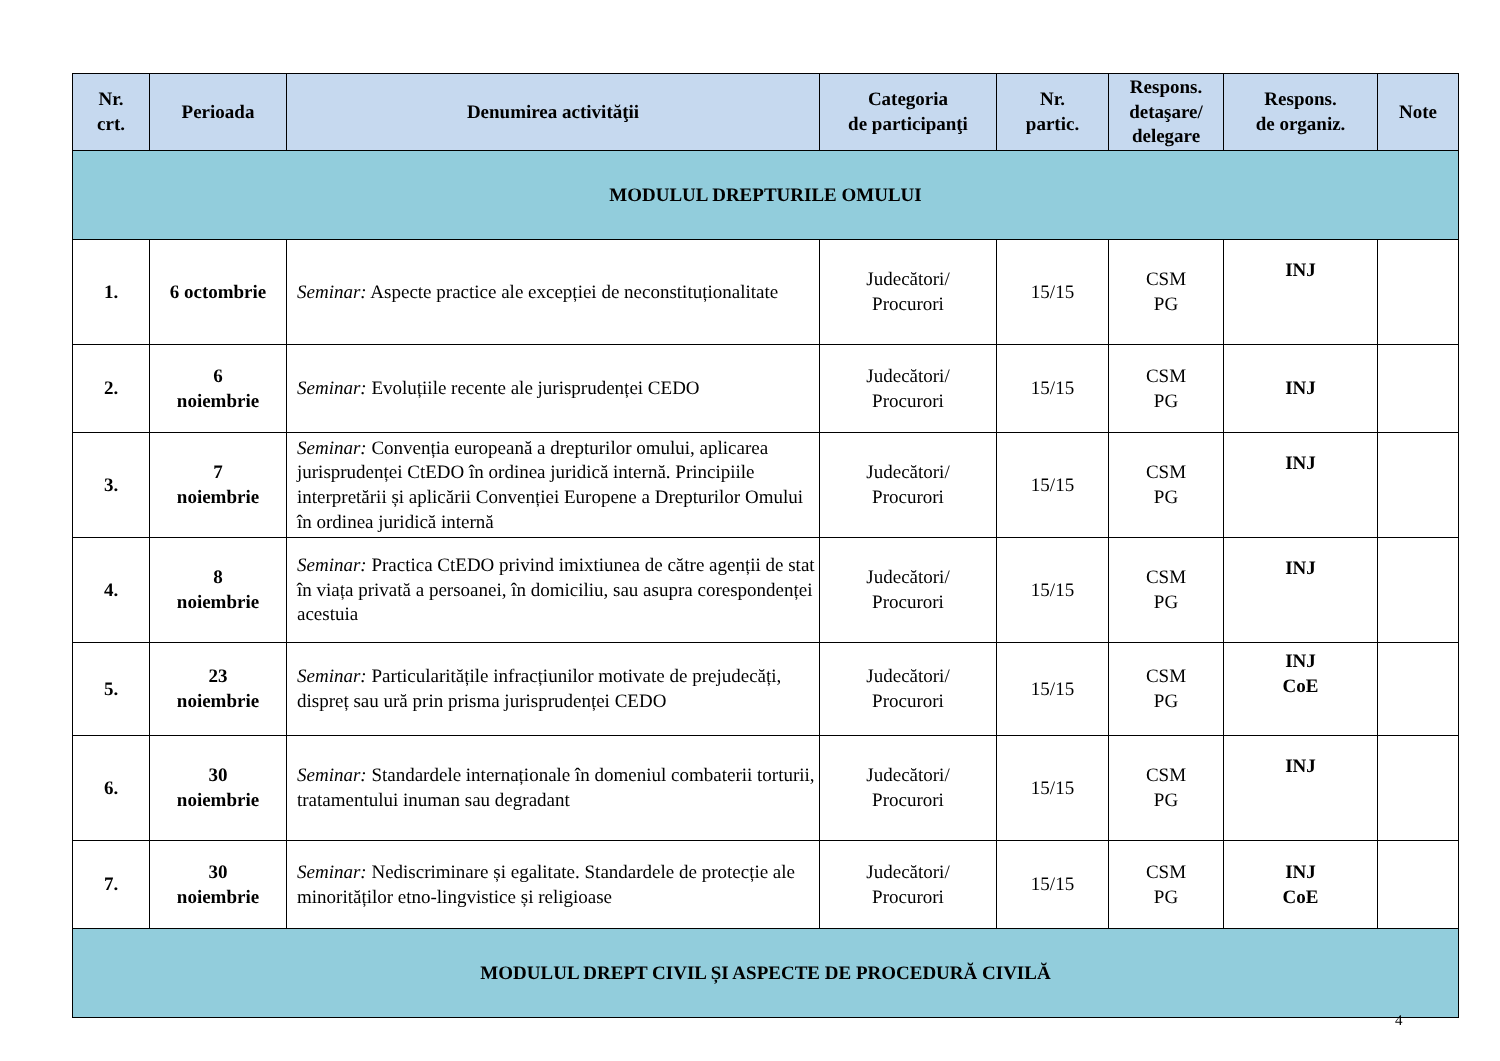| Nr. crt. | Perioada | Denumirea activităţii | Categoria de participanţi | Nr. partic. | Respons. detaşare/ delegare | Respons. de organiz. | Note |
| --- | --- | --- | --- | --- | --- | --- | --- |
| MODULUL DREPTURILE OMULUI | | | | | | | |
| 1. | 6 octombrie | Seminar: Aspecte practice ale excepției de neconstituționalitate | Judecători/ Procurori | 15/15 | CSM PG | INJ | |
| 2. | 6 noiembrie | Seminar: Evoluțiile recente ale jurisprudenței CEDO | Judecători/ Procurori | 15/15 | CSM PG | INJ | |
| 3. | 7 noiembrie | Seminar: Convenția europeană a drepturilor omului, aplicarea jurisprudenței CtEDO în ordinea juridică internă. Principiile interpretării și aplicării Convenției Europene a Drepturilor Omului în ordinea juridică internă | Judecători/ Procurori | 15/15 | CSM PG | INJ | |
| 4. | 8 noiembrie | Seminar: Practica CtEDO privind imixtiunea de către agenții de stat în viața privată a persoanei, în domiciliu, sau asupra corespondenței acestuia | Judecători/ Procurori | 15/15 | CSM PG | INJ | |
| 5. | 23 noiembrie | Seminar: Particularitățile infracțiunilor motivate de prejudecăți, dispreț sau ură prin prisma jurisprudenței CEDO | Judecători/ Procurori | 15/15 | CSM PG | INJ CoE | |
| 6. | 30 noiembrie | Seminar: Standardele internaționale în domeniul combaterii torturii, tratamentului inuman sau degradant | Judecători/ Procurori | 15/15 | CSM PG | INJ | |
| 7. | 30 noiembrie | Seminar: Nediscriminare și egalitate. Standardele de protecție ale minorităților etno-lingvistice și religioase | Judecători/ Procurori | 15/15 | CSM PG | INJ CoE | |
| MODULUL DREPT CIVIL ȘI ASPECTE DE PROCEDURĂ CIVILĂ | | | | | | | |
4